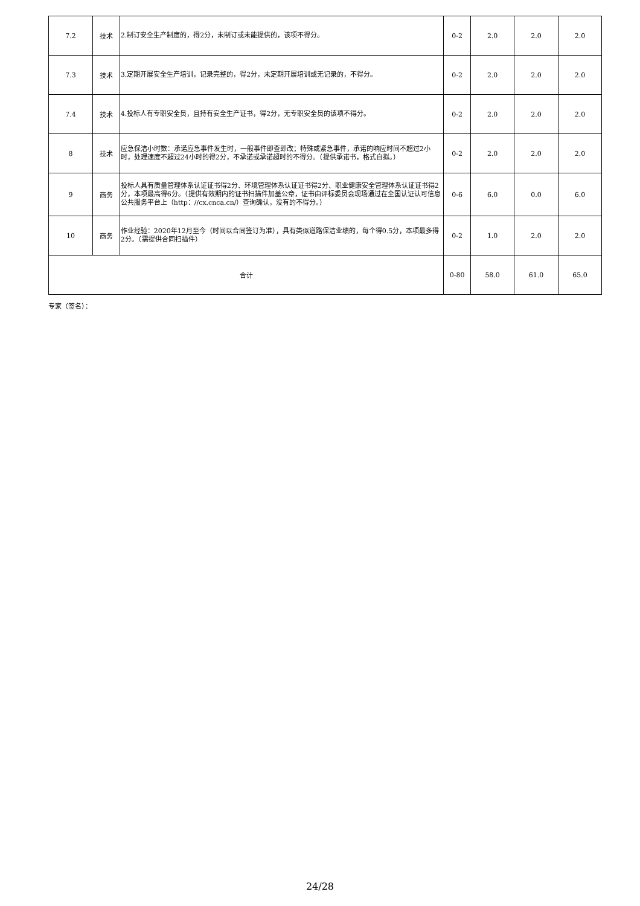| 7.2 | 技术 | 2.制订安全生产制度的，得2分，未制订或未能提供的，该项不得分。 | 0-2 | 2.0 | 2.0 | 2.0 |
| 7.3 | 技术 | 3.定期开展安全生产培训，记录完整的，得2分，未定期开展培训或无记录的，不得分。 | 0-2 | 2.0 | 2.0 | 2.0 |
| 7.4 | 技术 | 4.投标人有专职安全员，且持有安全生产证书，得2分，无专职安全员的该项不得分。 | 0-2 | 2.0 | 2.0 | 2.0 |
| 8 | 技术 | 应急保洁小时数：承诺应急事件发生时，一般事件即查即改；特殊或紧急事件，承诺的响应时间不超过2小时，处理速度不超过24小时的得2分，不承诺或承诺超时的不得分。（提供承诺书，格式自拟。） | 0-2 | 2.0 | 2.0 | 2.0 |
| 9 | 商务 | 投标人具有质量管理体系认证证书得2分、环境管理体系认证证书得2分、职业健康安全管理体系认证证书得2分，本项最高得6分。（提供有效期内的证书扫描件加盖公章，证书由评标委员会现场通过在全国认证认可信息公共服务平台上（http：//cx.cnca.cn/）查询确认，没有的不得分。） | 0-6 | 6.0 | 0.0 | 6.0 |
| 10 | 商务 | 作业经验：2020年12月至今（时间以合同签订为准），具有类似道路保洁业绩的，每个得0.5分，本项最多得2分。（需提供合同扫描件） | 0-2 | 1.0 | 2.0 | 2.0 |
| 合计 | | | 0-80 | 58.0 | 61.0 | 65.0 |
专家（签名）：
24/28